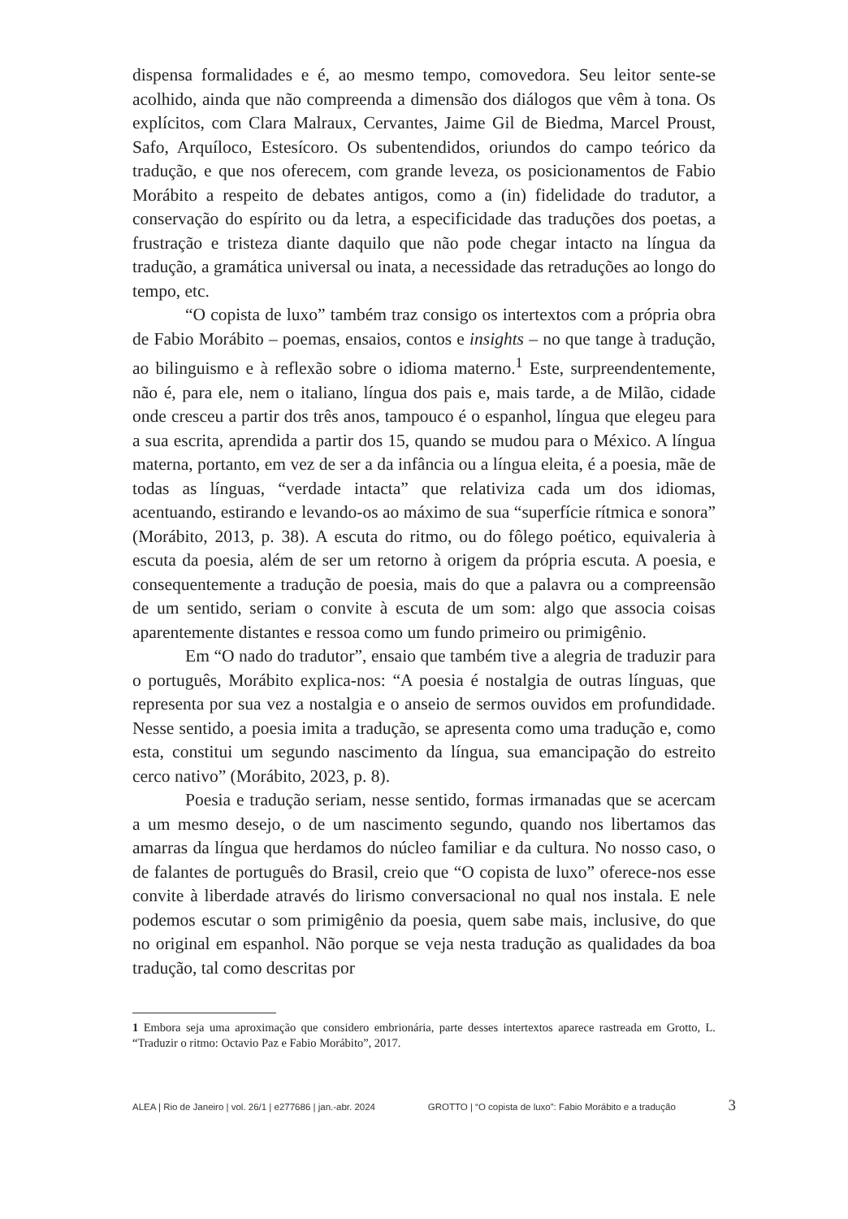dispensa formalidades e é, ao mesmo tempo, comovedora. Seu leitor sente-se acolhido, ainda que não compreenda a dimensão dos diálogos que vêm à tona. Os explícitos, com Clara Malraux, Cervantes, Jaime Gil de Biedma, Marcel Proust, Safo, Arquíloco, Estesícoro. Os subentendidos, oriundos do campo teórico da tradução, e que nos oferecem, com grande leveza, os posicionamentos de Fabio Morábito a respeito de debates antigos, como a (in) fidelidade do tradutor, a conservação do espírito ou da letra, a especificidade das traduções dos poetas, a frustração e tristeza diante daquilo que não pode chegar intacto na língua da tradução, a gramática universal ou inata, a necessidade das retraduções ao longo do tempo, etc.
“O copista de luxo” também traz consigo os intertextos com a própria obra de Fabio Morábito – poemas, ensaios, contos e insights – no que tange à tradução, ao bilinguismo e à reflexão sobre o idioma materno.<sup>1</sup> Este, surpreendentemente, não é, para ele, nem o italiano, língua dos pais e, mais tarde, a de Milão, cidade onde cresceu a partir dos três anos, tampouco é o espanhol, língua que elegeu para a sua escrita, aprendida a partir dos 15, quando se mudou para o México. A língua materna, portanto, em vez de ser a da infância ou a língua eleita, é a poesia, mãe de todas as línguas, “verdade intacta” que relativiza cada um dos idiomas, acentuando, estirando e levando-os ao máximo de sua “superfície rítmica e sonora” (Morábito, 2013, p. 38). A escuta do ritmo, ou do fôlego poético, equivaleria à escuta da poesia, além de ser um retorno à origem da própria escuta. A poesia, e consequentemente a tradução de poesia, mais do que a palavra ou a compreensão de um sentido, seriam o convite à escuta de um som: algo que associa coisas aparentemente distantes e ressoa como um fundo primeiro ou primigênio.
Em “O nado do tradutor”, ensaio que também tive a alegria de traduzir para o português, Morábito explica-nos: “A poesia é nostalgia de outras línguas, que representa por sua vez a nostalgia e o anseio de sermos ouvidos em profundidade. Nesse sentido, a poesia imita a tradução, se apresenta como uma tradução e, como esta, constitui um segundo nascimento da língua, sua emancipação do estreito cerco nativo” (Morábito, 2023, p. 8).
Poesia e tradução seriam, nesse sentido, formas irmanadas que se acercam a um mesmo desejo, o de um nascimento segundo, quando nos libertamos das amarras da língua que herdamos do núcleo familiar e da cultura. No nosso caso, o de falantes de português do Brasil, creio que “O copista de luxo” oferece-nos esse convite à liberdade através do lirismo conversacional no qual nos instala. E nele podemos escutar o som primigênio da poesia, quem sabe mais, inclusive, do que no original em espanhol. Não porque se veja nesta tradução as qualidades da boa tradução, tal como descritas por
1 Embora seja uma aproximação que considero embrionária, parte desses intertextos aparece rastreada em Grotto, L. “Traduzir o ritmo: Octavio Paz e Fabio Morábito”, 2017.
ALEA | Rio de Janeiro | vol. 26/1 | e277686 | jan.-abr. 2024 GROTTO | “O copista de luxo”: Fabio Morábito e a tradução 3